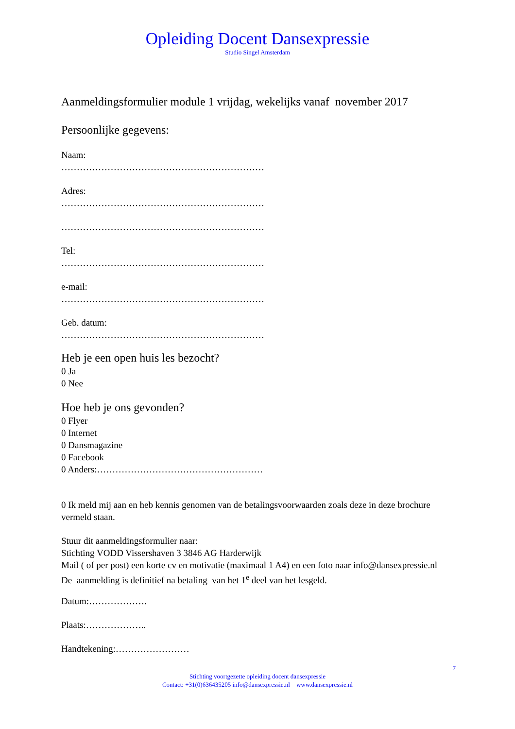Opleiding Docent Dansexpressie
Studio Singel Amsterdam
Aanmeldingsformulier module 1 vrijdag, wekelijks vanaf november 2017
Persoonlijke gegevens:
Naam:
…………………………………………………………
Adres:
…………………………………………………………
…………………………………………………………
Tel:
…………………………………………………………
e-mail:
…………………………………………………………
Geb. datum:
…………………………………………………………
Heb je een open huis les bezocht?
0 Ja
0 Nee
Hoe heb je ons gevonden?
0 Flyer
0 Internet
0 Dansmagazine
0 Facebook
0 Anders:………………………………………………
0 Ik meld mij aan en heb kennis genomen van de betalingsvoorwaarden zoals deze in deze brochure vermeld staan.
Stuur dit aanmeldingsformulier naar:
Stichting VODD Vissershaven 3 3846 AG Harderwijk
Mail ( of per post) een korte cv en motivatie (maximaal 1 A4) en een foto naar info@dansexpressie.nl
De aanmelding is definitief na betaling van het 1<sup>e</sup> deel van het lesgeld.
Datum:……………….
Plaats:………………..
Handtekening:……………………
7
Stichting voortgezette opleiding docent dansexpressie
Contact: +31(0)636435205 info@dansexpressie.nl www.dansexpressie.nl